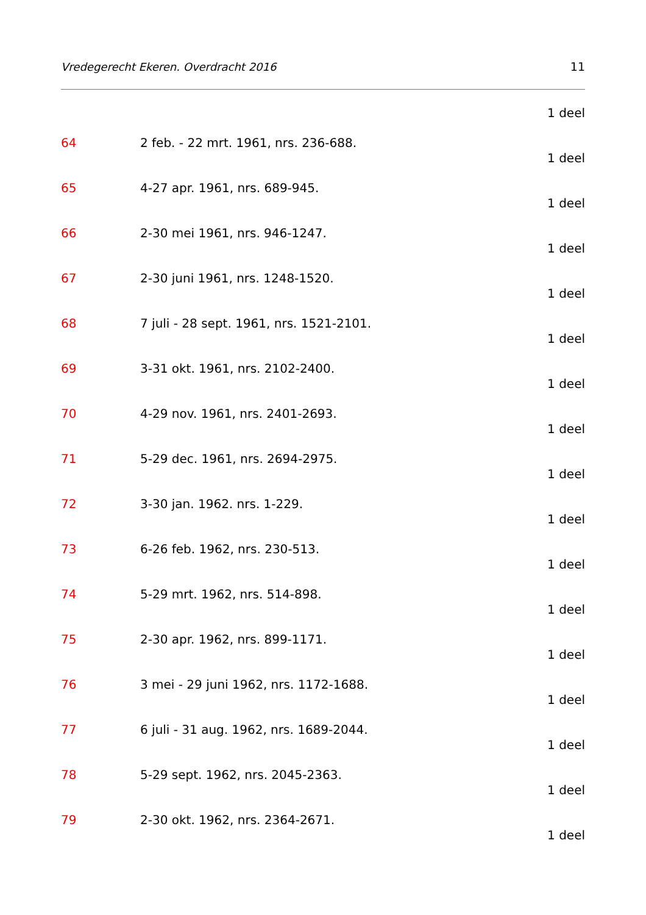Vredegerecht Ekeren. Overdracht 2016 11
1 deel
64 2 feb. - 22 mrt. 1961, nrs. 236-688.
1 deel
65 4-27 apr. 1961, nrs. 689-945.
1 deel
66 2-30 mei 1961, nrs. 946-1247.
1 deel
67 2-30 juni 1961, nrs. 1248-1520.
1 deel
68 7 juli - 28 sept. 1961, nrs. 1521-2101.
1 deel
69 3-31 okt. 1961, nrs. 2102-2400.
1 deel
70 4-29 nov. 1961, nrs. 2401-2693.
1 deel
71 5-29 dec. 1961, nrs. 2694-2975.
1 deel
72 3-30 jan. 1962. nrs. 1-229.
1 deel
73 6-26 feb. 1962, nrs. 230-513.
1 deel
74 5-29 mrt. 1962, nrs. 514-898.
1 deel
75 2-30 apr. 1962, nrs. 899-1171.
1 deel
76 3 mei - 29 juni 1962, nrs. 1172-1688.
1 deel
77 6 juli - 31 aug. 1962, nrs. 1689-2044.
1 deel
78 5-29 sept. 1962, nrs. 2045-2363.
1 deel
79 2-30 okt. 1962, nrs. 2364-2671.
1 deel